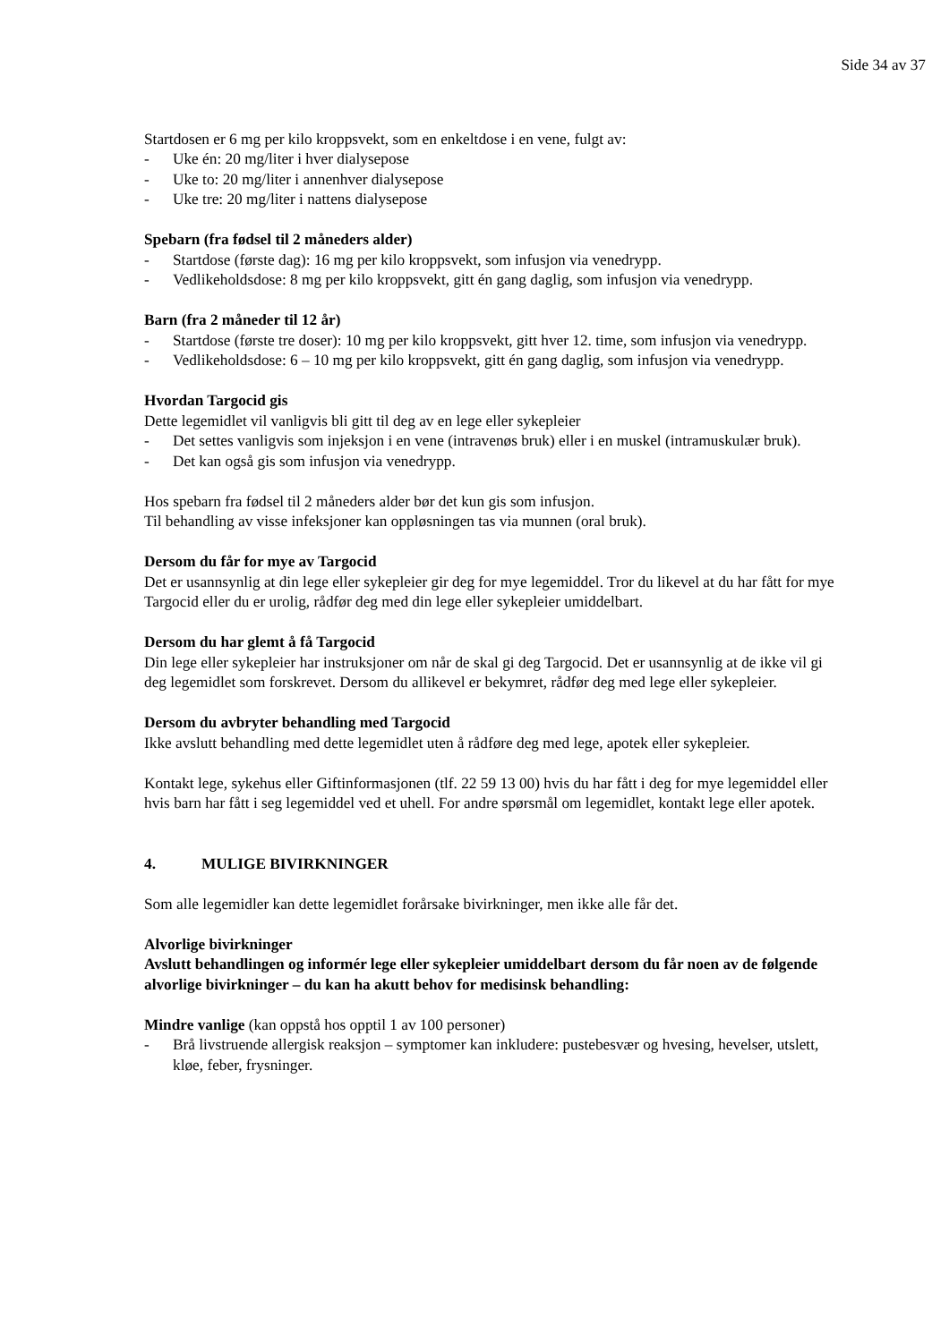Side 34 av 37
Startdosen er 6 mg per kilo kroppsvekt, som en enkeltdose i en vene, fulgt av:
- Uke én: 20 mg/liter i hver dialysepose
- Uke to: 20 mg/liter i annenhver dialysepose
- Uke tre: 20 mg/liter i nattens dialysepose
Spebarn (fra fødsel til 2 måneders alder)
- Startdose (første dag): 16 mg per kilo kroppsvekt, som infusjon via venedrypp.
- Vedlikeholdsdose: 8 mg per kilo kroppsvekt, gitt én gang daglig, som infusjon via venedrypp.
Barn (fra 2 måneder til 12 år)
- Startdose (første tre doser): 10 mg per kilo kroppsvekt, gitt hver 12. time, som infusjon via venedrypp.
- Vedlikeholdsdose: 6 – 10 mg per kilo kroppsvekt, gitt én gang daglig, som infusjon via venedrypp.
Hvordan Targocid gis
Dette legemidlet vil vanligvis bli gitt til deg av en lege eller sykepleier
- Det settes vanligvis som injeksjon i en vene (intravenøs bruk) eller i en muskel (intramuskulær bruk).
- Det kan også gis som infusjon via venedrypp.
Hos spebarn fra fødsel til 2 måneders alder bør det kun gis som infusjon.
Til behandling av visse infeksjoner kan oppløsningen tas via munnen (oral bruk).
Dersom du får for mye av Targocid
Det er usannsynlig at din lege eller sykepleier gir deg for mye legemiddel. Tror du likevel at du har fått for mye Targocid eller du er urolig, rådfør deg med din lege eller sykepleier umiddelbart.
Dersom du har glemt å få Targocid
Din lege eller sykepleier har instruksjoner om når de skal gi deg Targocid. Det er usannsynlig at de ikke vil gi deg legemidlet som forskrevet. Dersom du allikevel er bekymret, rådfør deg med lege eller sykepleier.
Dersom du avbryter behandling med Targocid
Ikke avslutt behandling med dette legemidlet uten å rådføre deg med lege, apotek eller sykepleier.
Kontakt lege, sykehus eller Giftinformasjonen (tlf. 22 59 13 00) hvis du har fått i deg for mye legemiddel eller hvis barn har fått i seg legemiddel ved et uhell. For andre spørsmål om legemidlet, kontakt lege eller apotek.
4. MULIGE BIVIRKNINGER
Som alle legemidler kan dette legemidlet forårsake bivirkninger, men ikke alle får det.
Alvorlige bivirkninger
Avslutt behandlingen og informér lege eller sykepleier umiddelbart dersom du får noen av de følgende alvorlige bivirkninger – du kan ha akutt behov for medisinsk behandling:
Mindre vanlige (kan oppstå hos opptil 1 av 100 personer)
- Brå livstruende allergisk reaksjon – symptomer kan inkludere: pustebesvær og hvesing, hevelser, utslett, kløe, feber, frysninger.